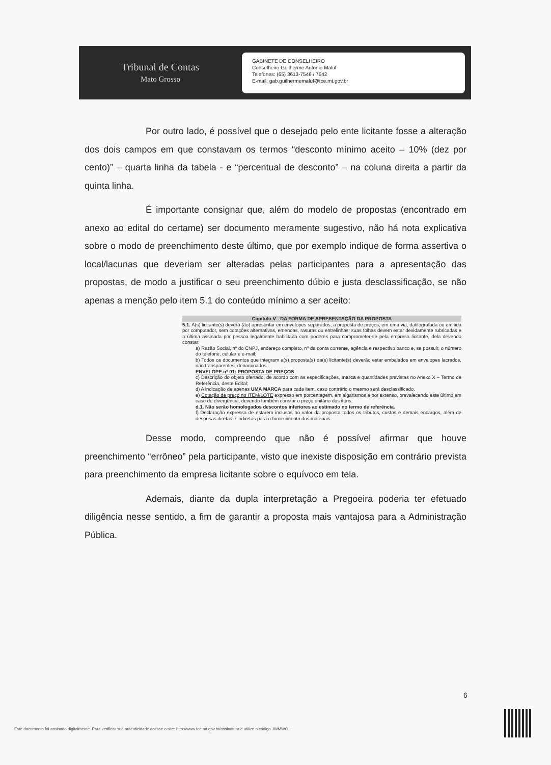Tribunal de Contas
Mato Grosso
GABINETE DE CONSELHEIRO
Conselheiro Guilherme Antonio Maluf
Telefones: (65) 3613-7546 / 7542
E-mail: gab.guilhermemaluf@tce.mt.gov.br
Por outro lado, é possível que o desejado pelo ente licitante fosse a alteração dos dois campos em que constavam os termos “desconto mínimo aceito – 10% (dez por cento)” – quarta linha da tabela - e “percentual de desconto” – na coluna direita a partir da quinta linha.
É importante consignar que, além do modelo de propostas (encontrado em anexo ao edital do certame) ser documento meramente sugestivo, não há nota explicativa sobre o modo de preenchimento deste último, que por exemplo indique de forma assertiva o local/lacunas que deveriam ser alteradas pelas participantes para a apresentação das propostas, de modo a justificar o seu preenchimento dúbio e justa desclassificação, se não apenas a menção pelo item 5.1 do conteúdo mínimo a ser aceito:
Capítulo V - DA FORMA DE APRESENTAÇÃO DA PROPOSTA
5.1. A(s) licitante(s) deverá (ão) apresentar em envelopes separados, a proposta de preços, em uma via, datilografada ou emitida por computador, sem cotações alternativas, emendas, rasuras ou entrelinhas; suas folhas devem estar devidamente rubricadas e a última assinada por pessoa legalmente habilitada com poderes para comprometer-se pela empresa licitante, dela devendo constar:
a) Razão Social, nº do CNPJ, endereço completo, nº da conta corrente, agência e respectivo banco e, se possuir, o número do telefone, celular e e-mail;
b) Todos os documentos que integram a(s) proposta(s) da(s) licitante(s) deverão estar embalados em envelopes lacrados, não transparentes, denominados:
ENVELOPE nº 01: PROPOSTA DE PREÇOS
c) Descrição do objeto ofertado, de acordo com as especificações, marca e quantidades previstas no Anexo X – Termo de Referência, deste Edital;
d) A indicação de apenas UMA MARCA para cada item, caso contrário o mesmo será desclassificado.
e) Cotação de preço no ITEM/LOTE expresso em porcentagem, em algarismos e por extenso, prevalecendo este último em caso de divergência, devendo também constar o preço unitário dos itens.
d.1. Não serão homologados descontos inferiores ao estimado no termo de referência.
f) Declaração expressa de estarem inclusos no valor da proposta todos os tributos, custos e demais encargos, além de despesas diretas e indiretas para o fornecimento dos materiais.
Desse modo, compreendo que não é possível afirmar que houve preenchimento “errôneo” pela participante, visto que inexiste disposição em contrário prevista para preenchimento da empresa licitante sobre o equívoco em tela.
Ademais, diante da dupla interpretação a Pregoeira poderia ter efetuado diligência nesse sentido, a fim de garantir a proposta mais vantajosa para a Administração Pública.
6
Este documento foi assinado digitalmente. Para verificar sua autenticidade acesse o site: http://www.tce.mt.gov.br/assinatura e utilize o código JWMW0L.